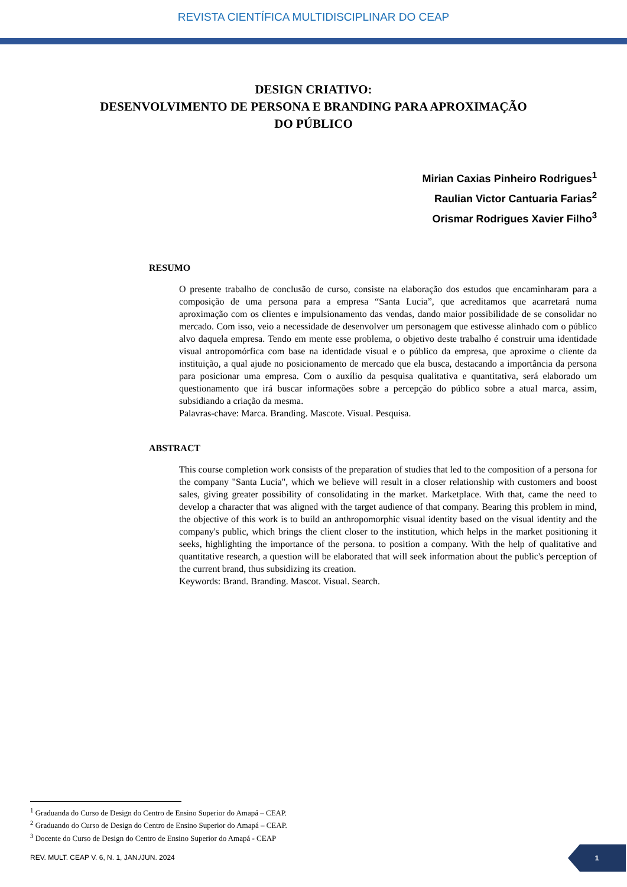REVISTA CIENTÍFICA MULTIDISCIPLINAR DO CEAP
DESIGN CRIATIVO:
DESENVOLVIMENTO DE PERSONA E BRANDING PARA APROXIMAÇÃO
DO PÚBLICO
Mirian Caxias Pinheiro Rodrigues<sup>1</sup>
Raulian Victor Cantuaria Farias<sup>2</sup>
Orismar Rodrigues Xavier Filho<sup>3</sup>
RESUMO
O presente trabalho de conclusão de curso, consiste na elaboração dos estudos que encaminharam para a composição de uma persona para a empresa “Santa Lucia”, que acreditamos que acarretará numa aproximação com os clientes e impulsionamento das vendas, dando maior possibilidade de se consolidar no mercado. Com isso, veio a necessidade de desenvolver um personagem que estivesse alinhado com o público alvo daquela empresa. Tendo em mente esse problema, o objetivo deste trabalho é construir uma identidade visual antropomórfica com base na identidade visual e o público da empresa, que aproxime o cliente da instituição, a qual ajude no posicionamento de mercado que ela busca, destacando a importância da persona para posicionar uma empresa. Com o auxílio da pesquisa qualitativa e quantitativa, será elaborado um questionamento que irá buscar informações sobre a percepção do público sobre a atual marca, assim, subsidiando a criação da mesma.
Palavras-chave: Marca. Branding. Mascote. Visual. Pesquisa.
ABSTRACT
This course completion work consists of the preparation of studies that led to the composition of a persona for the company "Santa Lucia", which we believe will result in a closer relationship with customers and boost sales, giving greater possibility of consolidating in the market. Marketplace. With that, came the need to develop a character that was aligned with the target audience of that company. Bearing this problem in mind, the objective of this work is to build an anthropomorphic visual identity based on the visual identity and the company's public, which brings the client closer to the institution, which helps in the market positioning it seeks, highlighting the importance of the persona. to position a company. With the help of qualitative and quantitative research, a question will be elaborated that will seek information about the public's perception of the current brand, thus subsidizing its creation.
Keywords: Brand. Branding. Mascot. Visual. Search.
<sup>1</sup> Graduanda do Curso de Design do Centro de Ensino Superior do Amapá – CEAP.
<sup>2</sup> Graduando do Curso de Design do Centro de Ensino Superior do Amapá – CEAP.
<sup>3</sup> Docente do Curso de Design do Centro de Ensino Superior do Amapá - CEAP
REV. MULT. CEAP V. 6, N. 1, JAN./JUN. 2024
1